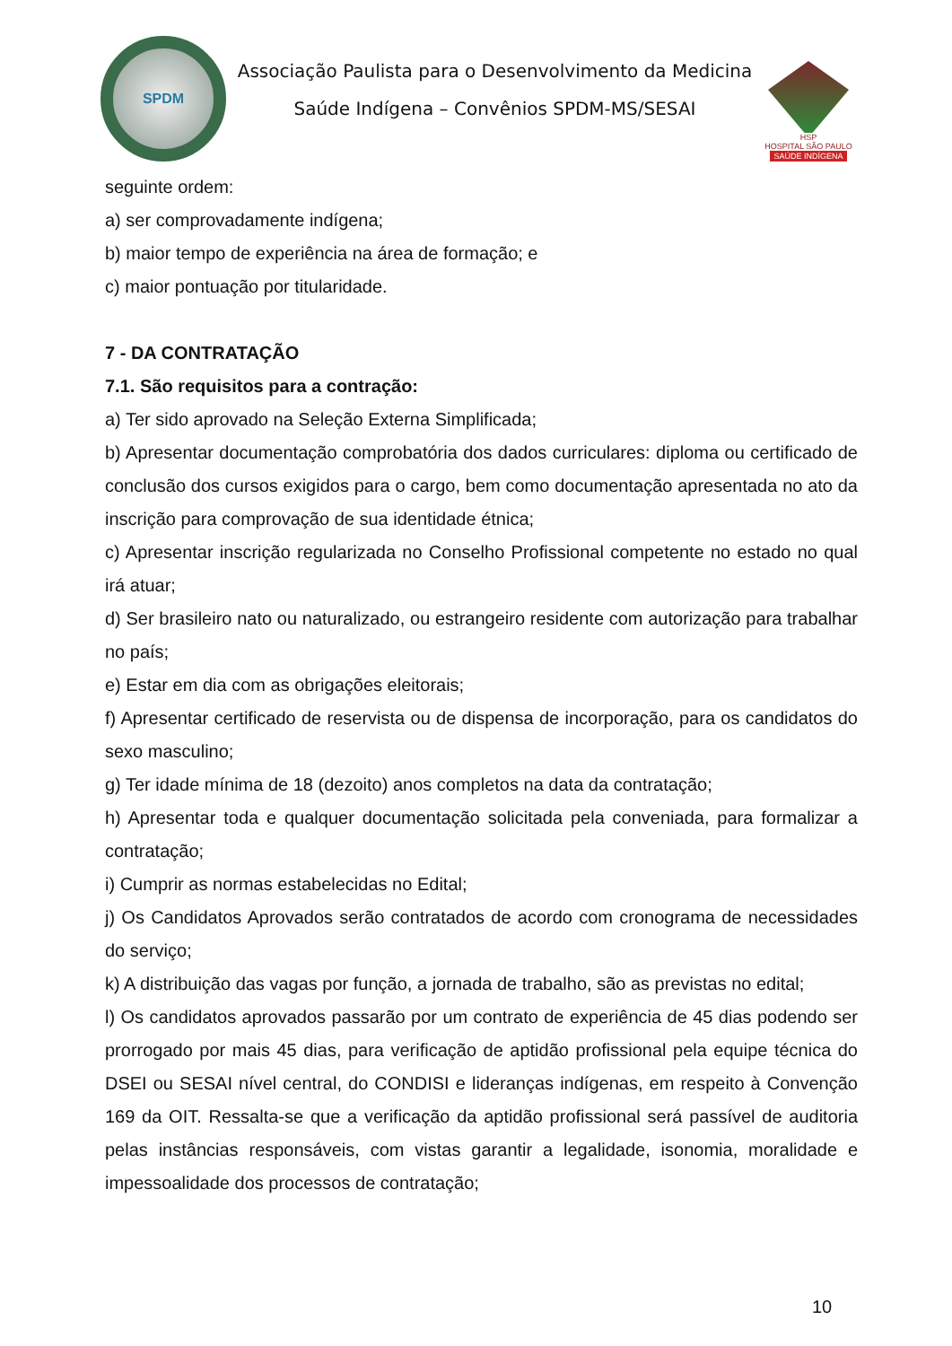SPDM
Associação Paulista para o Desenvolvimento da Medicina
Saúde Indígena – Convênios SPDM-MS/SESAI
HSP
HOSPITAL SÃO PAULO
SAÚDE INDÍGENA
seguinte ordem:
a) ser comprovadamente indígena;
b) maior tempo de experiência na área de formação; e
c) maior pontuação por titularidade.
7 - DA CONTRATAÇÃO
7.1. São requisitos para a contração:
a) Ter sido aprovado na Seleção Externa Simplificada;
b) Apresentar documentação comprobatória dos dados curriculares: diploma ou certificado de conclusão dos cursos exigidos para o cargo, bem como documentação apresentada no ato da inscrição para comprovação de sua identidade étnica;
c) Apresentar inscrição regularizada no Conselho Profissional competente no estado no qual irá atuar;
d) Ser brasileiro nato ou naturalizado, ou estrangeiro residente com autorização para trabalhar no país;
e) Estar em dia com as obrigações eleitorais;
f) Apresentar certificado de reservista ou de dispensa de incorporação, para os candidatos do sexo masculino;
g) Ter idade mínima de 18 (dezoito) anos completos na data da contratação;
h) Apresentar toda e qualquer documentação solicitada pela conveniada, para formalizar a contratação;
i) Cumprir as normas estabelecidas no Edital;
j) Os Candidatos Aprovados serão contratados de acordo com cronograma de necessidades do serviço;
k) A distribuição das vagas por função, a jornada de trabalho, são as previstas no edital;
l) Os candidatos aprovados passarão por um contrato de experiência de 45 dias podendo ser prorrogado por mais 45 dias, para verificação de aptidão profissional pela equipe técnica do DSEI ou SESAI nível central, do CONDISI e lideranças indígenas, em respeito à Convenção 169 da OIT. Ressalta-se que a verificação da aptidão profissional será passível de auditoria pelas instâncias responsáveis, com vistas garantir a legalidade, isonomia, moralidade e impessoalidade dos processos de contratação;
10